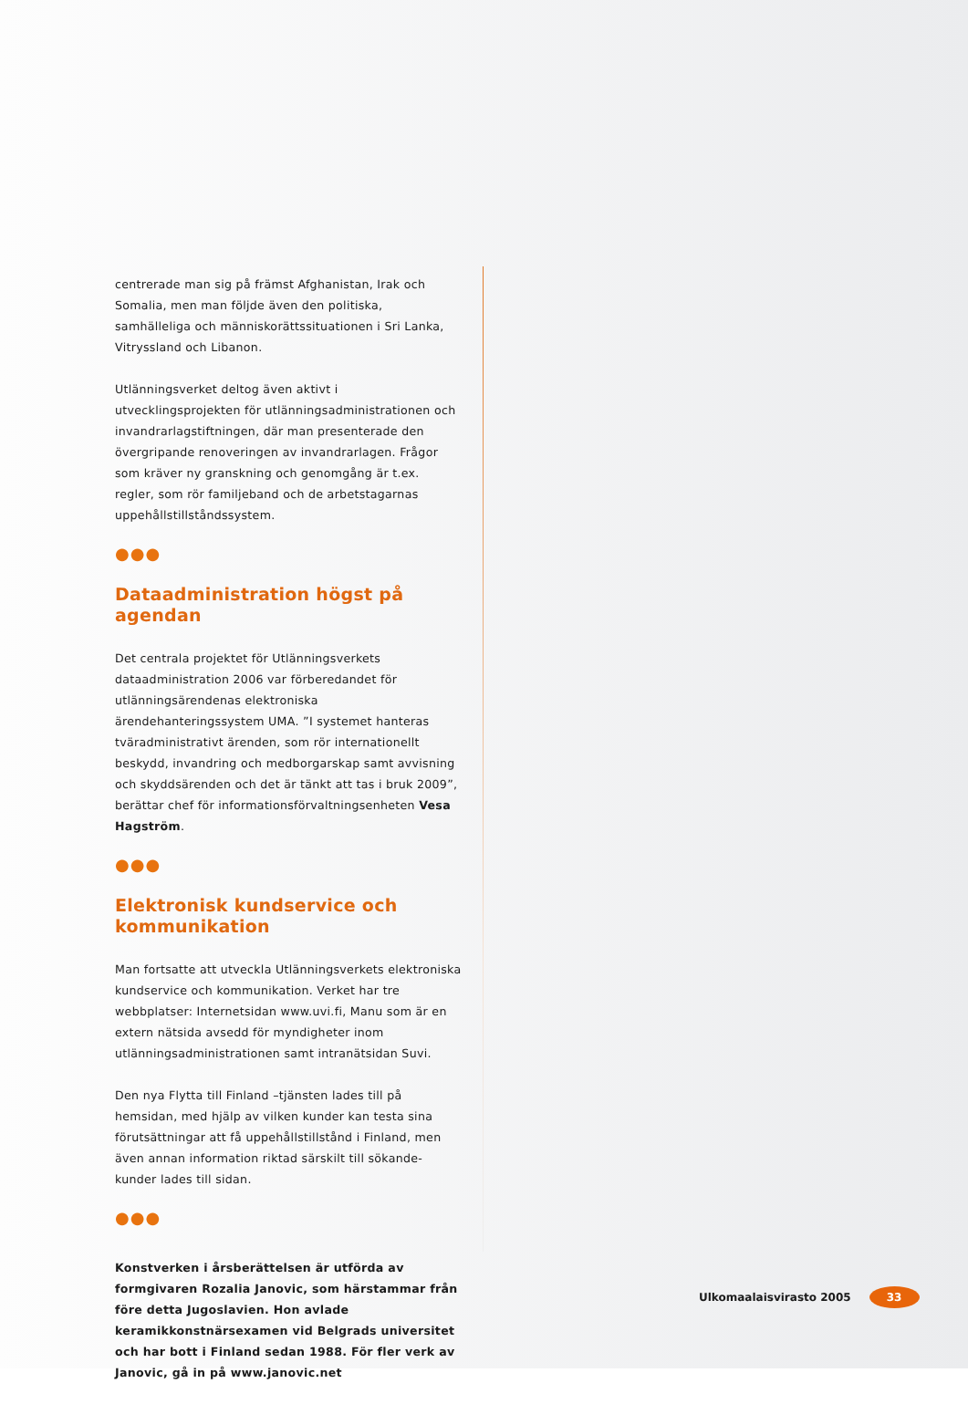centrerade man sig på främst Afghanistan, Irak och Somalia, men man följde även den politiska, samhälleliga och män­niskorättssituationen i Sri Lanka, Vitryssland och Libanon.
Utlänningsverket deltog även aktivt i utvecklingsprojekten för utlänningsadministrationen och invandrarlagstiftningen, där man presenterade den övergripande renoveringen av invandrarlagen. Frågor som kräver ny granskning och genom­gång är t.ex. regler, som rör familjeband och de arbetstagar­nas uppehållstillståndssystem.
●●●
Dataadministration högst på agendan
Det centrala projektet för Utlänningsverkets dataadministra­tion 2006 var förberedandet för utlänningsärendenas elek­troniska ärendehanteringssystem UMA. ”I systemet hanteras tväradministrativt ärenden, som rör internationellt beskydd, invandring och medborgarskap samt avvisning och skyddsä­renden och det är tänkt att tas i bruk 2009”, berättar chef för informationsförvaltningsenheten Vesa Hagström.
●●●
Elektronisk kundservice och kommunikation
Man fortsatte att utveckla Utlänningsverkets elektroniska kundservice och kommunikation. Verket har tre webbplatser: Internetsidan www.uvi.fi, Manu som är en extern nätsida avsedd för myndigheter inom utlänningsadministrationen samt intranätsidan Suvi.
Den nya Flytta till Finland –tjänsten lades till på hemsidan, med hjälp av vilken kunder kan testa sina förutsättningar att få uppehållstillstånd i Finland, men även annan information riktad särskilt till sökande-kunder lades till sidan.
●●●
Konstverken i årsberättelsen är utförda av formgiva­ren Rozalia Janovic, som härstammar från före detta Jugoslavien. Hon avlade keramikkonstnärsexamen vid Belgrads universitet och har bott i Finland sedan 1988. För fler verk av Janovic, gå in på www.janovic.net
Ulkomaalaisvirasto 2005 33